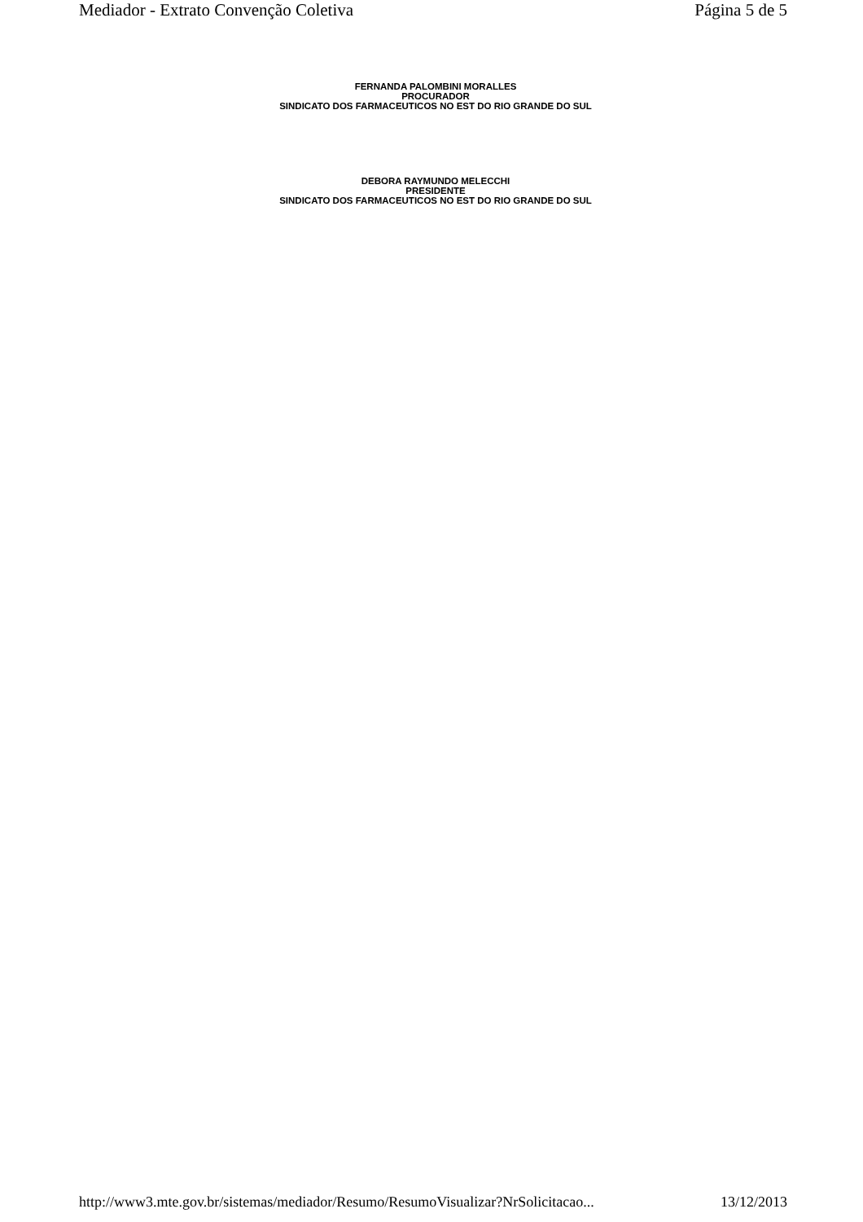Mediador - Extrato Convenção Coletiva Página 5 de 5
FERNANDA PALOMBINI MORALLES
PROCURADOR
SINDICATO DOS FARMACEUTICOS NO EST DO RIO GRANDE DO SUL
DEBORA RAYMUNDO MELECCHI
PRESIDENTE
SINDICATO DOS FARMACEUTICOS NO EST DO RIO GRANDE DO SUL
http://www3.mte.gov.br/sistemas/mediador/Resumo/ResumoVisualizar?NrSolicitacao... 13/12/2013